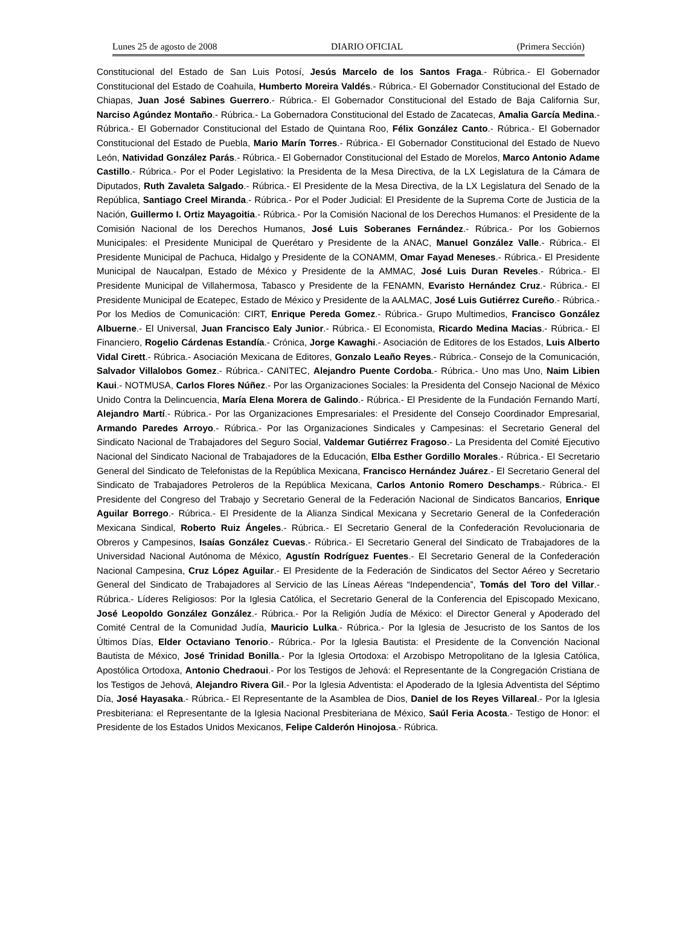Lunes 25 de agosto de 2008 DIARIO OFICIAL (Primera Sección)
Constitucional del Estado de San Luis Potosí, Jesús Marcelo de los Santos Fraga.- Rúbrica.- El Gobernador Constitucional del Estado de Coahuila, Humberto Moreira Valdés.- Rúbrica.- El Gobernador Constitucional del Estado de Chiapas, Juan José Sabines Guerrero.- Rúbrica.- El Gobernador Constitucional del Estado de Baja California Sur, Narciso Agúndez Montaño.- Rúbrica.- La Gobernadora Constitucional del Estado de Zacatecas, Amalia García Medina.- Rúbrica.- El Gobernador Constitucional del Estado de Quintana Roo, Félix González Canto.- Rúbrica.- El Gobernador Constitucional del Estado de Puebla, Mario Marín Torres.- Rúbrica.- El Gobernador Constitucional del Estado de Nuevo León, Natividad González Parás.- Rúbrica.- El Gobernador Constitucional del Estado de Morelos, Marco Antonio Adame Castillo.- Rúbrica.- Por el Poder Legislativo: la Presidenta de la Mesa Directiva, de la LX Legislatura de la Cámara de Diputados, Ruth Zavaleta Salgado.- Rúbrica.- El Presidente de la Mesa Directiva, de la LX Legislatura del Senado de la República, Santiago Creel Miranda.- Rúbrica.- Por el Poder Judicial: El Presidente de la Suprema Corte de Justicia de la Nación, Guillermo I. Ortiz Mayagoitia.- Rúbrica.- Por la Comisión Nacional de los Derechos Humanos: el Presidente de la Comisión Nacional de los Derechos Humanos, José Luis Soberanes Fernández.- Rúbrica.- Por los Gobiernos Municipales: el Presidente Municipal de Querétaro y Presidente de la ANAC, Manuel González Valle.- Rúbrica.- El Presidente Municipal de Pachuca, Hidalgo y Presidente de la CONAMM, Omar Fayad Meneses.- Rúbrica.- El Presidente Municipal de Naucalpan, Estado de México y Presidente de la AMMAC, José Luis Duran Reveles.- Rúbrica.- El Presidente Municipal de Villahermosa, Tabasco y Presidente de la FENAMN, Evaristo Hernández Cruz.- Rúbrica.- El Presidente Municipal de Ecatepec, Estado de México y Presidente de la AALMAC, José Luis Gutiérrez Cureño.- Rúbrica.- Por los Medios de Comunicación: CIRT, Enrique Pereda Gomez.- Rúbrica.- Grupo Multimedios, Francisco González Albuerne.- El Universal, Juan Francisco Ealy Junior.- Rúbrica.- El Economista, Ricardo Medina Macias.- Rúbrica.- El Financiero, Rogelio Cárdenas Estandía.- Crónica, Jorge Kawaghi.- Asociación de Editores de los Estados, Luis Alberto Vidal Cirett.- Rúbrica.- Asociación Mexicana de Editores, Gonzalo Leaño Reyes.- Rúbrica.- Consejo de la Comunicación, Salvador Villalobos Gomez.- Rúbrica.- CANITEC, Alejandro Puente Cordoba.- Rúbrica.- Uno mas Uno, Naim Libien Kaui.- NOTMUSA, Carlos Flores Núñez.- Por las Organizaciones Sociales: la Presidenta del Consejo Nacional de México Unido Contra la Delincuencia, María Elena Morera de Galindo.- Rúbrica.- El Presidente de la Fundación Fernando Martí, Alejandro Martí.- Rúbrica.- Por las Organizaciones Empresariales: el Presidente del Consejo Coordinador Empresarial, Armando Paredes Arroyo.- Rúbrica.- Por las Organizaciones Sindicales y Campesinas: el Secretario General del Sindicato Nacional de Trabajadores del Seguro Social, Valdemar Gutiérrez Fragoso.- La Presidenta del Comité Ejecutivo Nacional del Sindicato Nacional de Trabajadores de la Educación, Elba Esther Gordillo Morales.- Rúbrica.- El Secretario General del Sindicato de Telefonistas de la República Mexicana, Francisco Hernández Juárez.- El Secretario General del Sindicato de Trabajadores Petroleros de la República Mexicana, Carlos Antonio Romero Deschamps.- Rúbrica.- El Presidente del Congreso del Trabajo y Secretario General de la Federación Nacional de Sindicatos Bancarios, Enrique Aguilar Borrego.- Rúbrica.- El Presidente de la Alianza Sindical Mexicana y Secretario General de la Confederación Mexicana Sindical, Roberto Ruiz Ángeles.- Rúbrica.- El Secretario General de la Confederación Revolucionaria de Obreros y Campesinos, Isaías González Cuevas.- Rúbrica.- El Secretario General del Sindicato de Trabajadores de la Universidad Nacional Autónoma de México, Agustín Rodríguez Fuentes.- El Secretario General de la Confederación Nacional Campesina, Cruz López Aguilar.- El Presidente de la Federación de Sindicatos del Sector Aéreo y Secretario General del Sindicato de Trabajadores al Servicio de las Líneas Aéreas “Independencia”, Tomás del Toro del Villar.- Rúbrica.- Líderes Religiosos: Por la Iglesia Católica, el Secretario General de la Conferencia del Episcopado Mexicano, José Leopoldo González González.- Rúbrica.- Por la Religión Judía de México: el Director General y Apoderado del Comité Central de la Comunidad Judía, Mauricio Lulka.- Rúbrica.- Por la Iglesia de Jesucristo de los Santos de los Últimos Días, Elder Octaviano Tenorio.- Rúbrica.- Por la Iglesia Bautista: el Presidente de la Convención Nacional Bautista de México, José Trinidad Bonilla.- Por la Iglesia Ortodoxa: el Arzobispo Metropolitano de la Iglesia Católica, Apostólica Ortodoxa, Antonio Chedraoui.- Por los Testigos de Jehová: el Representante de la Congregación Cristiana de los Testigos de Jehová, Alejandro Rivera Gil.- Por la Iglesia Adventista: el Apoderado de la Iglesia Adventista del Séptimo Día, José Hayasaka.- Rúbrica.- El Representante de la Asamblea de Dios, Daniel de los Reyes Villareal.- Por la Iglesia Presbiteriana: el Representante de la Iglesia Nacional Presbiteriana de México, Saúl Feria Acosta.- Testigo de Honor: el Presidente de los Estados Unidos Mexicanos, Felipe Calderón Hinojosa.- Rúbrica.